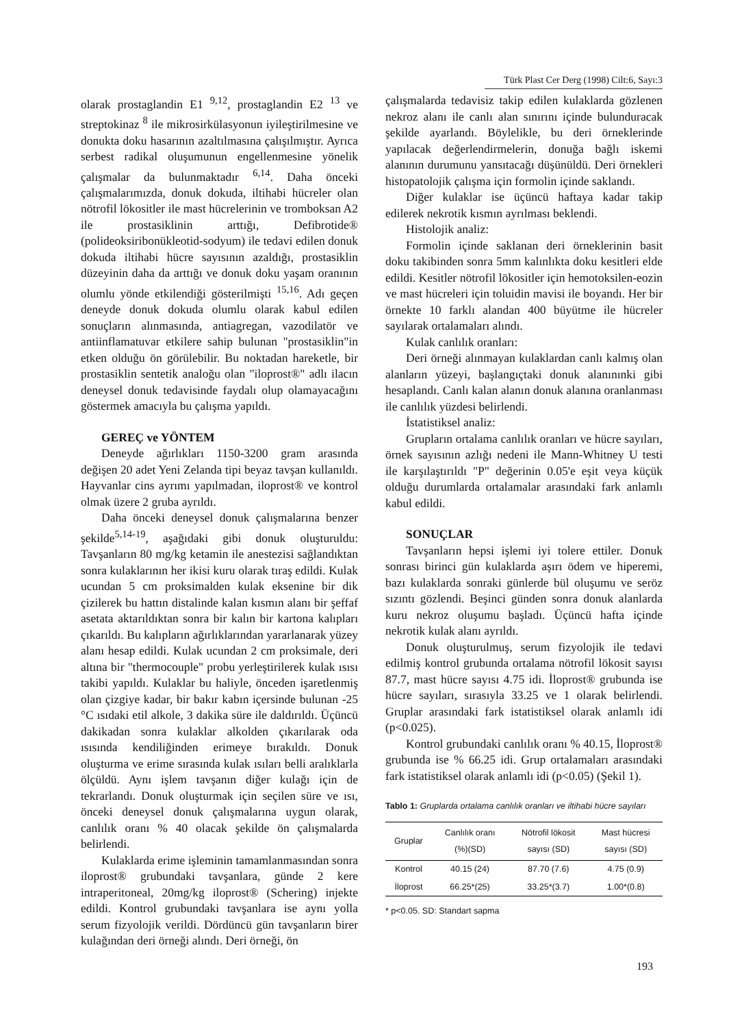Türk Plast Cer Derg (1998) Cilt:6, Sayı:3
olarak prostaglandin E1 <sup>9,12</sup>, prostaglandin E2 <sup>13</sup> ve streptokinaz <sup>8</sup> ile mikrosirkülasyonun iyileştirilmesine ve donukta doku hasarının azaltılmasına çalışılmıştır. Ayrıca serbest radikal oluşumunun engellenmesine yönelik çalışmalar da bulunmaktadır <sup>6,14</sup>. Daha önceki çalışmalarımızda, donuk dokuda, iltihabi hücreler olan nötrofil lökositler ile mast hücrelerinin ve tromboksan A2 ile prostasiklinin arttığı, Defibrotide® (polideoksiribonükleotid-sodyum) ile tedavi edilen donuk dokuda iltihabi hücre sayısının azaldığı, prostasiklin düzeyinin daha da arttığı ve donuk doku yaşam oranının olumlu yönde etkilendiği gösterilmişti <sup>15,16</sup>. Adı geçen deneyde donuk dokuda olumlu olarak kabul edilen sonuçların alınmasında, antiagregan, vazodilatör ve antiinflamatuvar etkilere sahip bulunan "prostasiklin"in etken olduğu ön görülebilir. Bu noktadan hareketle, bir prostasiklin sentetik analoğu olan "iloprost®" adlı ilacın deneysel donuk tedavisinde faydalı olup olamayacağını göstermek amacıyla bu çalışma yapıldı.
GEREÇ ve YÖNTEM
Deneyde ağırlıkları 1150-3200 gram arasında değişen 20 adet Yeni Zelanda tipi beyaz tavşan kullanıldı. Hayvanlar cins ayrımı yapılmadan, iloprost® ve kontrol olmak üzere 2 gruba ayrıldı.
Daha önceki deneysel donuk çalışmalarına benzer şekilde<sup>5,14-19</sup>, aşağıdaki gibi donuk oluşturuldu: Tavşanların 80 mg/kg ketamin ile anestezisi sağlandıktan sonra kulaklarının her ikisi kuru olarak tıraş edildi. Kulak ucundan 5 cm proksimalden kulak eksenine bir dik çizilerek bu hattın distalinde kalan kısmın alanı bir şeffaf asetata aktarıldıktan sonra bir kalın bir kartona kalıpları çıkarıldı. Bu kalıpların ağırlıklarından yararlanarak yüzey alanı hesap edildi. Kulak ucundan 2 cm proksimale, deri altına bir "thermocouple" probu yerleştirilerek kulak ısısı takibi yapıldı. Kulaklar bu haliyle, önceden işaretlenmiş olan çizgiye kadar, bir bakır kabın içersinde bulunan -25 °C ısıdaki etil alkole, 3 dakika süre ile daldırıldı. Üçüncü dakikadan sonra kulaklar alkolden çıkarılarak oda ısısında kendiliğinden erimeye bırakıldı. Donuk oluşturma ve erime sırasında kulak ısıları belli aralıklarla ölçüldü. Aynı işlem tavşanın diğer kulağı için de tekrarlandı. Donuk oluşturmak için seçilen süre ve ısı, önceki deneysel donuk çalışmalarına uygun olarak, canlılık oranı % 40 olacak şekilde ön çalışmalarda belirlendi.
Kulaklarda erime işleminin tamamlanmasından sonra iloprost® grubundaki tavşanlara, günde 2 kere intraperitoneal, 20mg/kg iloprost® (Schering) injekte edildi. Kontrol grubundaki tavşanlara ise aynı yolla serum fizyolojik verildi. Dördüncü gün tavşanların birer kulağından deri örneği alındı. Deri örneği, ön
çalışmalarda tedavisiz takip edilen kulaklarda gözlenen nekroz alanı ile canlı alan sınırını içinde bulunduracak şekilde ayarlandı. Böylelikle, bu deri örneklerinde yapılacak değerlendirmelerin, donuğa bağlı iskemi alanının durumunu yansıtacağı düşünüldü. Deri örnekleri histopatolojik çalışma için formolin içinde saklandı.
Diğer kulaklar ise üçüncü haftaya kadar takip edilerek nekrotik kısmın ayrılması beklendi.
Histolojik analiz:
Formolin içinde saklanan deri örneklerinin basit doku takibinden sonra 5mm kalınlıkta doku kesitleri elde edildi. Kesitler nötrofil lökositler için hemotoksilen-eozin ve mast hücreleri için toluidin mavisi ile boyandı. Her bir örnekte 10 farklı alandan 400 büyütme ile hücreler sayılarak ortalamaları alındı.
Kulak canlılık oranları:
Deri örneği alınmayan kulaklardan canlı kalmış olan alanların yüzeyi, başlangıçtaki donuk alanınınki gibi hesaplandı. Canlı kalan alanın donuk alanına oranlanması ile canlılık yüzdesi belirlendi.
İstatistiksel analiz:
Grupların ortalama canlılık oranları ve hücre sayıları, örnek sayısının azlığı nedeni ile Mann-Whitney U testi ile karşılaştırıldı "P" değerinin 0.05'e eşit veya küçük olduğu durumlarda ortalamalar arasındaki fark anlamlı kabul edildi.
SONUÇLAR
Tavşanların hepsi işlemi iyi tolere ettiler. Donuk sonrası birinci gün kulaklarda aşırı ödem ve hiperemi, bazı kulaklarda sonraki günlerde bül oluşumu ve seröz sızıntı gözlendi. Beşinci günden sonra donuk alanlarda kuru nekroz oluşumu başladı. Üçüncü hafta içinde nekrotik kulak alanı ayrıldı.
Donuk oluşturulmuş, serum fizyolojik ile tedavi edilmiş kontrol grubunda ortalama nötrofil lökosit sayısı 87.7, mast hücre sayısı 4.75 idi. İloprost® grubunda ise hücre sayıları, sırasıyla 33.25 ve 1 olarak belirlendi. Gruplar arasındaki fark istatistiksel olarak anlamlı idi (p<0.025).
Kontrol grubundaki canlılık oranı % 40.15, İloprost® grubunda ise % 66.25 idi. Grup ortalamaları arasındaki fark istatistiksel olarak anlamlı idi (p<0.05) (Şekil 1).
Tablo 1: Gruplarda ortalama canlılık oranları ve iltihabi hücre sayıları
| Gruplar | Canlılık oranı (%)(SD) | Nötrofil lökosit sayısı (SD) | Mast hücresi sayısı (SD) |
| --- | --- | --- | --- |
| Kontrol | 40.15 (24) | 87.70 (7.6) | 4.75 (0.9) |
| İloprost | 66.25*(25) | 33.25*(3.7) | 1.00*(0.8) |
* p<0.05. SD: Standart sapma
193